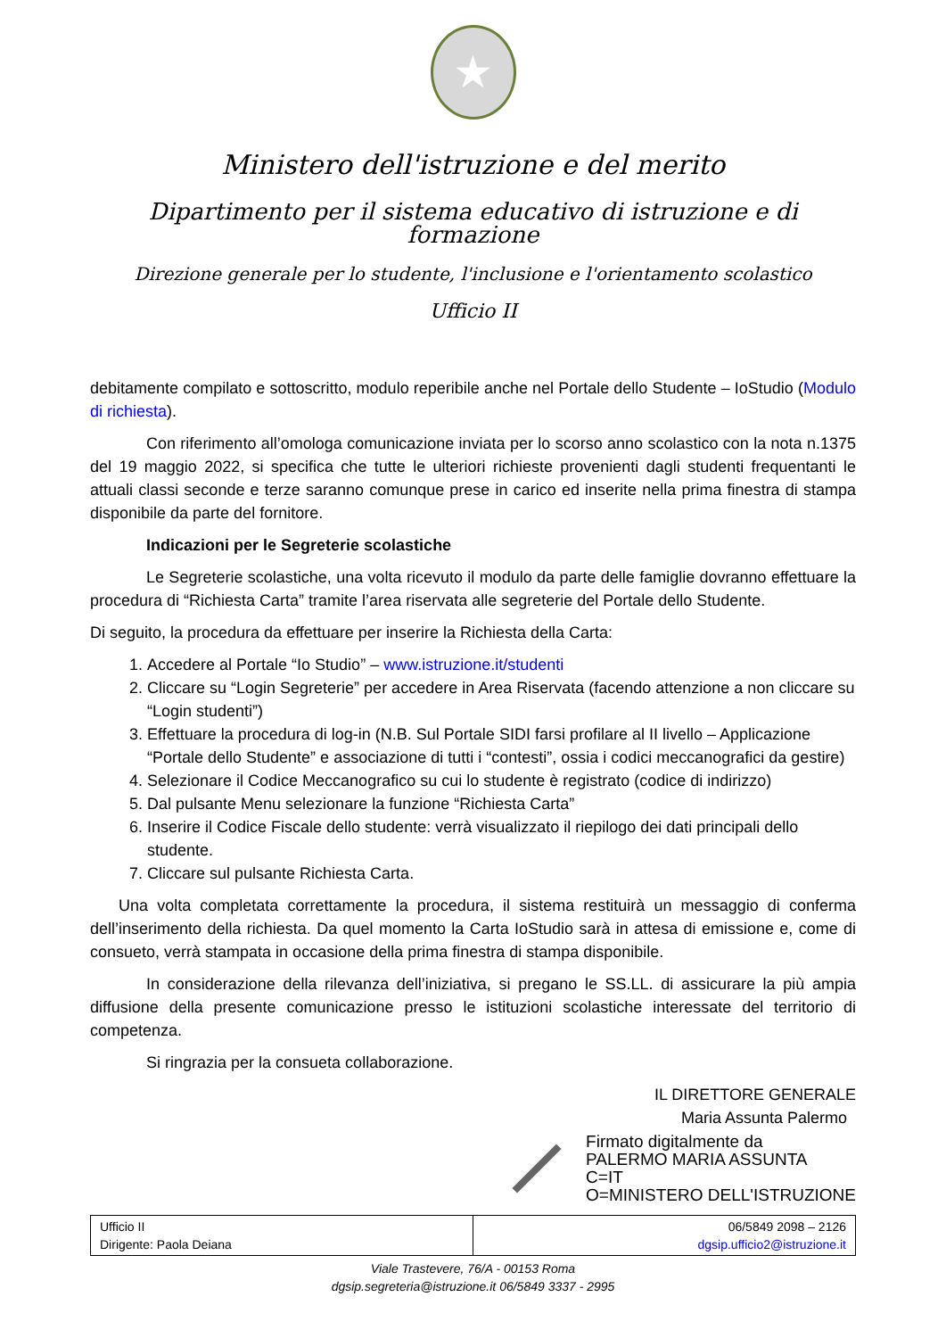★
Ministero dell'istruzione e del merito
Dipartimento per il sistema educativo di istruzione e di formazione
Direzione generale per lo studente, l'inclusione e l'orientamento scolastico
Ufficio II
debitamente compilato e sottoscritto, modulo reperibile anche nel Portale dello Studente – IoStudio (Modulo di richiesta).
Con riferimento all’omologa comunicazione inviata per lo scorso anno scolastico con la nota n.1375 del 19 maggio 2022, si specifica che tutte le ulteriori richieste provenienti dagli studenti frequentanti le attuali classi seconde e terze saranno comunque prese in carico ed inserite nella prima finestra di stampa disponibile da parte del fornitore.
Indicazioni per le Segreterie scolastiche
Le Segreterie scolastiche, una volta ricevuto il modulo da parte delle famiglie dovranno effettuare la procedura di “Richiesta Carta” tramite l’area riservata alle segreterie del Portale dello Studente.
Di seguito, la procedura da effettuare per inserire la Richiesta della Carta:
1. Accedere al Portale “Io Studio” – www.istruzione.it/studenti
2. Cliccare su “Login Segreterie” per accedere in Area Riservata (facendo attenzione a non cliccare su “Login studenti”)
3. Effettuare la procedura di log-in (N.B. Sul Portale SIDI farsi profilare al II livello – Applicazione “Portale dello Studente” e associazione di tutti i “contesti”, ossia i codici meccanografici da gestire)
4. Selezionare il Codice Meccanografico su cui lo studente è registrato (codice di indirizzo)
5. Dal pulsante Menu selezionare la funzione “Richiesta Carta”
6. Inserire il Codice Fiscale dello studente: verrà visualizzato il riepilogo dei dati principali dello studente.
7. Cliccare sul pulsante Richiesta Carta.
Una volta completata correttamente la procedura, il sistema restituirà un messaggio di conferma dell’inserimento della richiesta. Da quel momento la Carta IoStudio sarà in attesa di emissione e, come di consueto, verrà stampata in occasione della prima finestra di stampa disponibile.
In considerazione della rilevanza dell’iniziativa, si pregano le SS.LL. di assicurare la più ampia diffusione della presente comunicazione presso le istituzioni scolastiche interessate del territorio di competenza.
Si ringrazia per la consueta collaborazione.
IL DIRETTORE GENERALE
Maria Assunta Palermo
Firmato digitalmente da
PALERMO MARIA ASSUNTA
C=IT
O=MINISTERO DELL'ISTRUZIONE
| Ufficio II Dirigente: Paola Deiana | 06/5849 2098 – 2126 dgsip.ufficio2@istruzione.it |
Viale Trastevere, 76/A - 00153 Roma
dgsip.segreteria@istruzione.it 06/5849 3337 - 2995